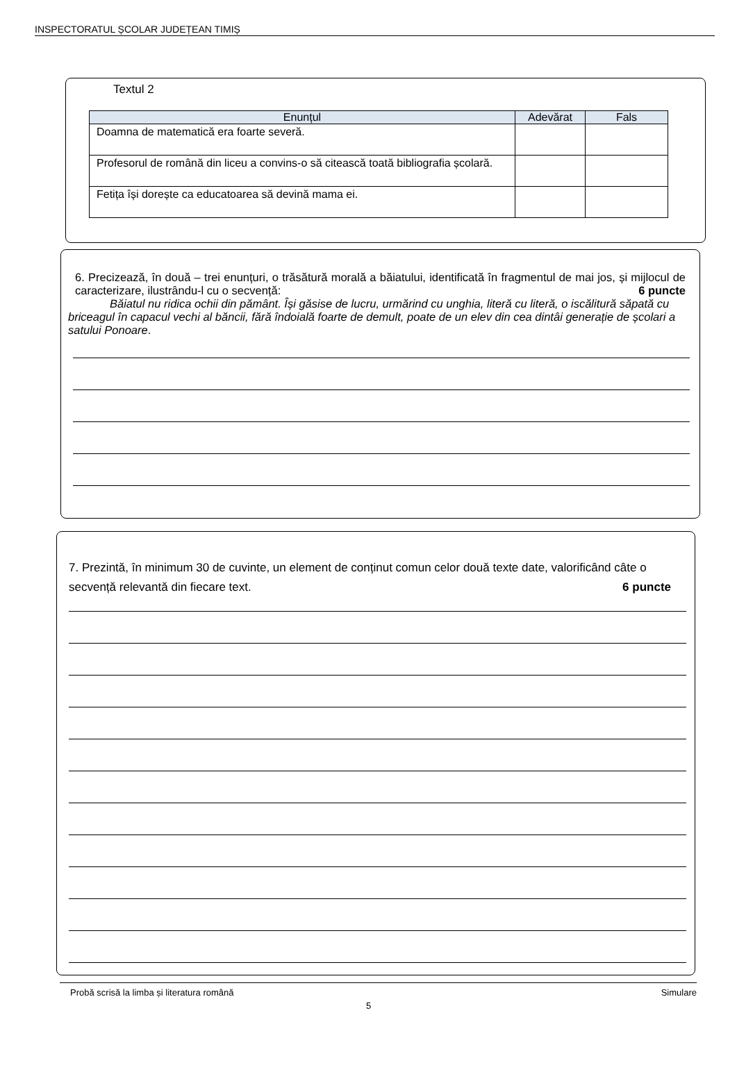INSPECTORATUL ȘCOLAR JUDEȚEAN TIMIȘ
Textul 2
| Enunțul | Adevărat | Fals |
| --- | --- | --- |
| Doamna de matematică era foarte severă. | | |
| Profesorul de română din liceu a convins-o să citească toată bibliografia școlară. | | |
| Fetița își dorește ca educatoarea să devină mama ei. | | |
6. Precizează, în două – trei enunțuri, o trăsătură morală a băiatului, identificată în fragmentul de mai jos, și mijlocul de caracterizare, ilustrându-l cu o secvență: 6 puncte
Băiatul nu ridica ochii din pământ. Își găsise de lucru, urmărind cu unghia, literă cu literă, o iscălitură săpată cu briceagul în capacul vechi al băncii, fără îndoială foarte de demult, poate de un elev din cea dintâi generație de școlari a satului Ponoare.
7. Prezintă, în minimum 30 de cuvinte, un element de conținut comun celor două texte date, valorificând câte o secvență relevantă din fiecare text. 6 puncte
Probă scrisă la limba și literatura română Simulare
5